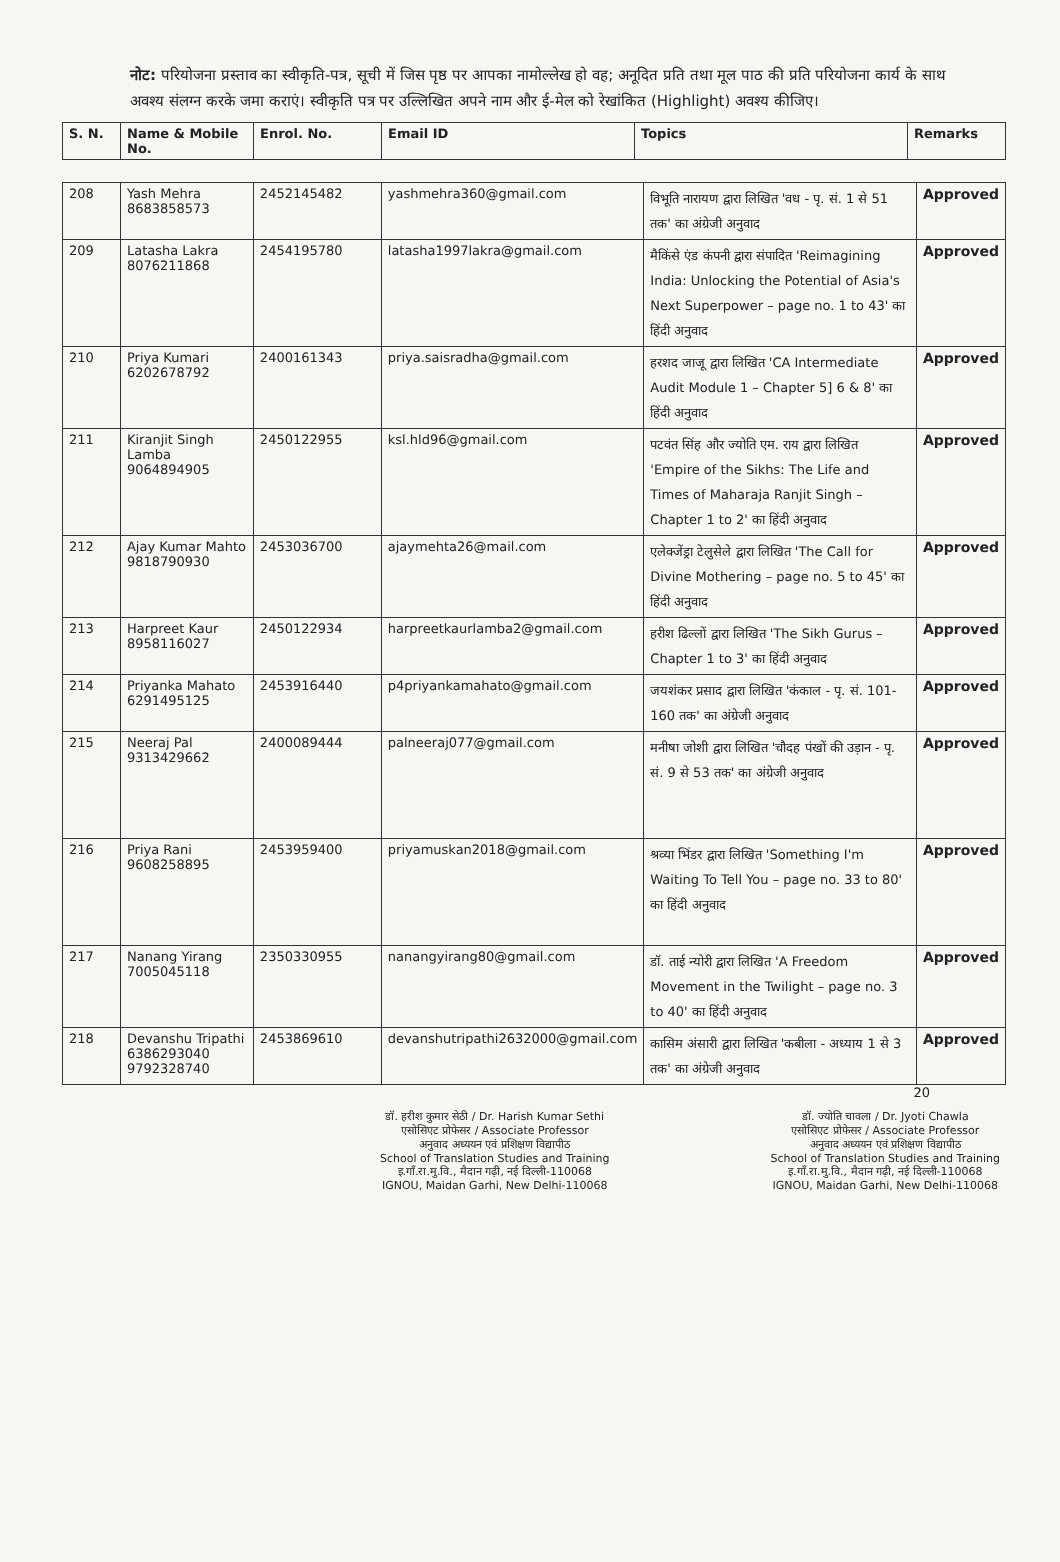नोट: परियोजना प्रस्ताव का स्वीकृति-पत्र, सूची में जिस पृष्ठ पर आपका नामोल्लेख हो वह; अनूदित प्रति तथा मूल पाठ की प्रति परियोजना कार्य के साथ अवश्य संलग्न करके जमा कराएं। स्वीकृति पत्र पर उल्लिखित अपने नाम और ई-मेल को रेखांकित (Highlight) अवश्य कीजिए।
| S. N. | Name & Mobile No. | Enrol. No. | Email ID | Topics | Remarks |
| --- | --- | --- | --- | --- | --- |
| 208 | Yash Mehra 8683858573 | 2452145482 | yashmehra360@gmail.com | विभूति नारायण द्वारा लिखित 'वध - पृ. सं. 1 से 51 तक' का अंग्रेजी अनुवाद | Approved |
| 209 | Latasha Lakra 8076211868 | 2454195780 | latasha1997lakra@gmail.com | मैकिंसे एंड कंपनी द्वारा संपादित 'Reimagining India: Unlocking the Potential of Asia's Next Superpower – page no. 1 to 43' का हिंदी अनुवाद | Approved |
| 210 | Priya Kumari 6202678792 | 2400161343 | priya.saisradha@gmail.com | हरशद जाजू द्वारा लिखित 'CA Intermediate Audit Module 1 – Chapter 5] 6 & 8' का हिंदी अनुवाद | Approved |
| 211 | Kiranjit Singh Lamba 9064894905 | 2450122955 | ksl.hld96@gmail.com | पटवंत सिंह और ज्योति एम. राय द्वारा लिखित 'Empire of the Sikhs: The Life and Times of Maharaja Ranjit Singh – Chapter 1 to 2' का हिंदी अनुवाद | Approved |
| 212 | Ajay Kumar Mahto 9818790930 | 2453036700 | ajaymehta26@mail.com | एलेक्जेंड्रा टेलुसेले द्वारा लिखित 'The Call for Divine Mothering – page no. 5 to 45' का हिंदी अनुवाद | Approved |
| 213 | Harpreet Kaur 8958116027 | 2450122934 | harpreetkaurlamba2@gmail.com | हरीश ढिल्लों द्वारा लिखित 'The Sikh Gurus – Chapter 1 to 3' का हिंदी अनुवाद | Approved |
| 214 | Priyanka Mahato 6291495125 | 2453916440 | p4priyankamahato@gmail.com | जयशंकर प्रसाद द्वारा लिखित 'कंकाल - पृ. सं. 101-160 तक' का अंग्रेजी अनुवाद | Approved |
| 215 | Neeraj Pal 9313429662 | 2400089444 | palneeraj077@gmail.com | मनीषा जोशी द्वारा लिखित 'चौदह पंखों की उड़ान - पृ. सं. 9 से 53 तक' का अंग्रेजी अनुवाद | Approved |
| 216 | Priya Rani 9608258895 | 2453959400 | priyamuskan2018@gmail.com | श्रव्या भिंडर द्वारा लिखित 'Something I'm Waiting To Tell You – page no. 33 to 80' का हिंदी अनुवाद | Approved |
| 217 | Nanang Yirang 7005045118 | 2350330955 | nanangyirang80@gmail.com | डॉ. ताई न्योरी द्वारा लिखित 'A Freedom Movement in the Twilight – page no. 3 to 40' का हिंदी अनुवाद | Approved |
| 218 | Devanshu Tripathi 6386293040 9792328740 | 2453869610 | devanshutripathi2632000@gmail.com | कासिम अंसारी द्वारा लिखित 'कबीला - अध्याय 1 से 3 तक' का अंग्रेजी अनुवाद | Approved |
20
डॉ. हरीश कुमार सेठी / Dr. Harish Kumar Sethi
एसोसिएट प्रोफेसर / Associate Professor
अनुवाद अध्ययन एवं प्रशिक्षण विद्यापीठ
School of Translation Studies and Training
इ.गाँ.रा.मु.वि., मैदान गढ़ी, नई दिल्ली-110068
IGNOU, Maidan Garhi, New Delhi-110068
डॉ. ज्योति चावला / Dr. Jyoti Chawla
एसोसिएट प्रोफेसर / Associate Professor
अनुवाद अध्ययन एवं प्रशिक्षण विद्यापीठ
School of Translation Studies and Training
इ.गाँ.रा.मु.वि., मैदान गढ़ी, नई दिल्ली-110068
IGNOU, Maidan Garhi, New Delhi-110068